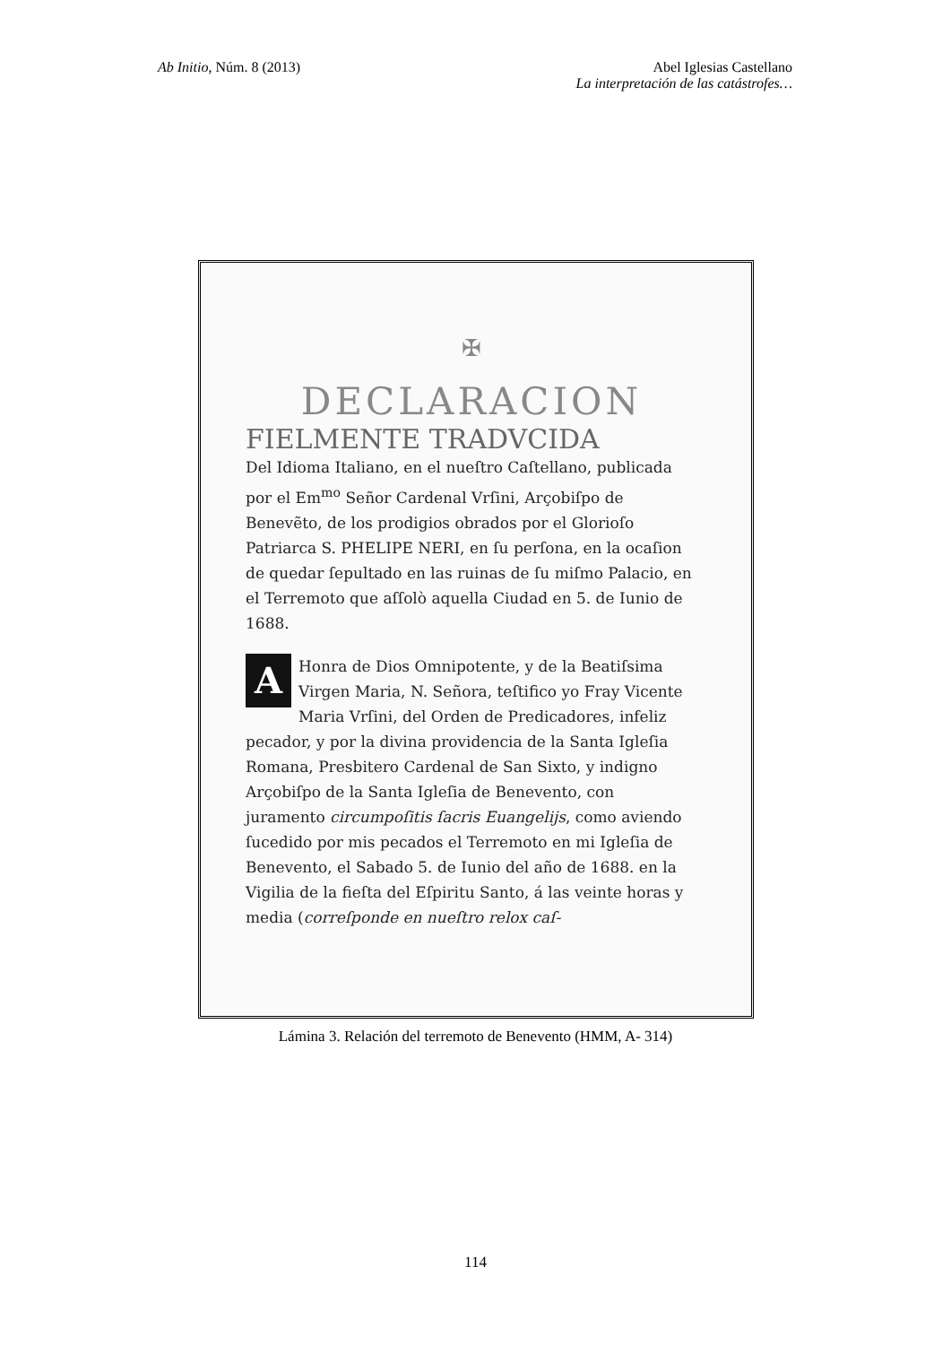Ab Initio, Núm. 8 (2013) Abel Iglesias Castellano
La interpretación de las catástrofes…
✠
DECLARACION
FIELMENTE TRADVCIDA
Del Idioma Italiano, en el nueſtro Caſtellano, publicada por el Em<sup>mo</sup> Señor Cardenal Vrſini, Arçobiſpo de Benevẽto, de los prodigios obrados por el Glorioſo Patriarca S. PHELIPE NERI, en ſu perſona, en la ocaſion de quedar ſepultado en las ruinas de ſu miſmo Palacio, en el Terremoto que aſſolò aquella Ciudad en 5. de Iunio de 1688.
AHonra de Dios Omnipotente, y de la Beatiſsima Virgen Maria, N. Señora, teſtifico yo Fray Vicente Maria Vrſini, del Orden de Predicadores, infeliz pecador, y por la divina providencia de la Santa Igleſia Romana, Presbitero Cardenal de San Sixto, y indigno Arçobiſpo de la Santa Igleſia de Benevento, con juramento circumpoſitis ſacris Euangelijs, como aviendo ſucedido por mis pecados el Terremoto en mi Igleſia de Benevento, el Sabado 5. de Iunio del año de 1688. en la Vigilia de la fieſta del Eſpiritu Santo, á las veinte horas y media (correſponde en nueſtro relox caſ-
Lámina 3. Relación del terremoto de Benevento (HMM, A- 314)
114